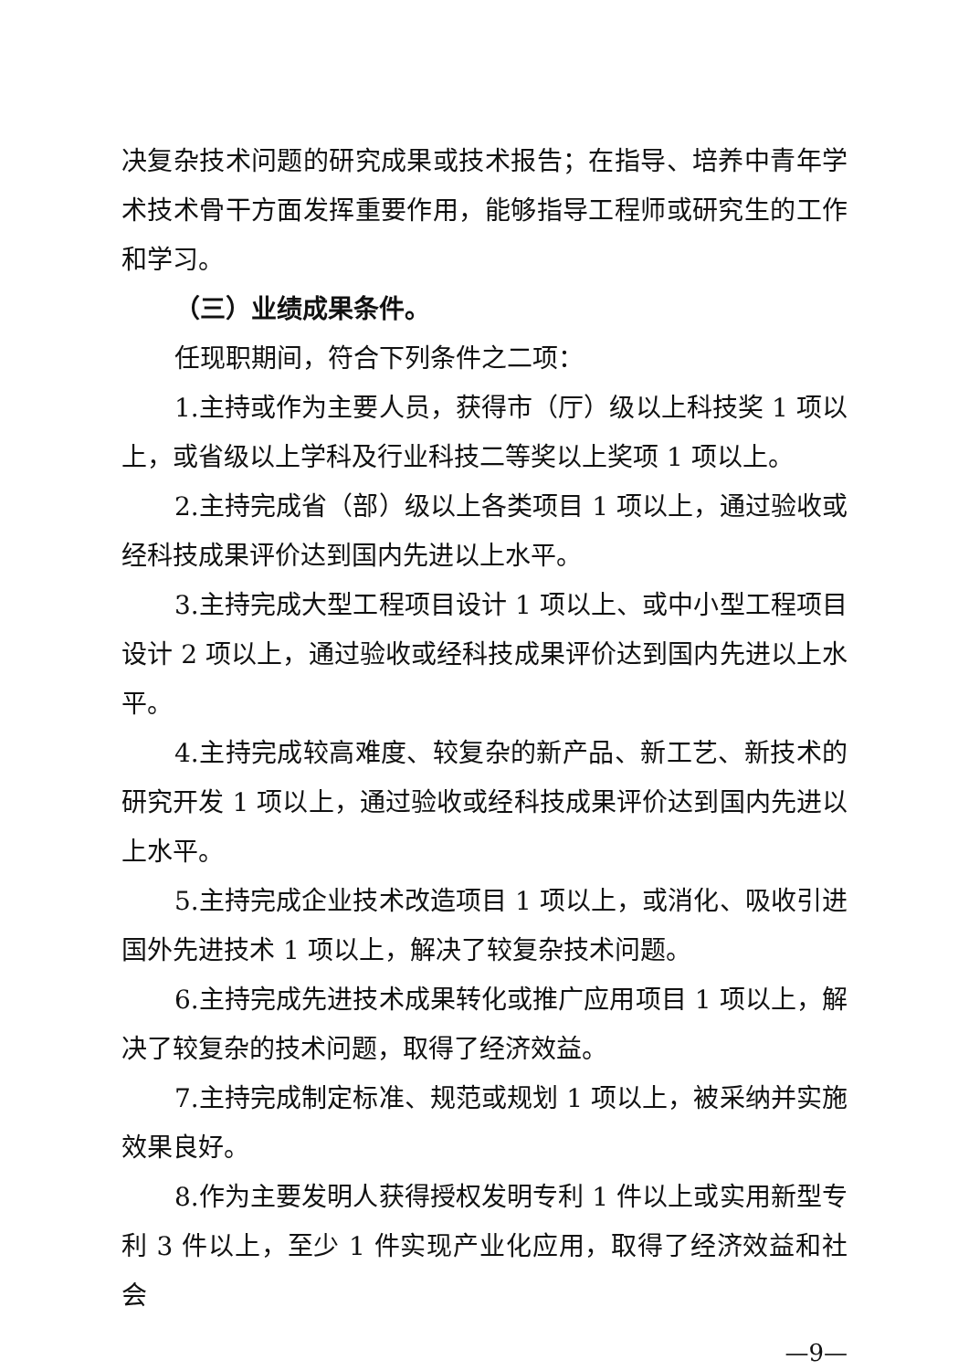决复杂技术问题的研究成果或技术报告；在指导、培养中青年学术技术骨干方面发挥重要作用，能够指导工程师或研究生的工作和学习。
（三）业绩成果条件。
任现职期间，符合下列条件之二项：
1.主持或作为主要人员，获得市（厅）级以上科技奖 1 项以上，或省级以上学科及行业科技二等奖以上奖项 1 项以上。
2.主持完成省（部）级以上各类项目 1 项以上，通过验收或经科技成果评价达到国内先进以上水平。
3.主持完成大型工程项目设计 1 项以上、或中小型工程项目设计 2 项以上，通过验收或经科技成果评价达到国内先进以上水平。
4.主持完成较高难度、较复杂的新产品、新工艺、新技术的研究开发 1 项以上，通过验收或经科技成果评价达到国内先进以上水平。
5.主持完成企业技术改造项目 1 项以上，或消化、吸收引进国外先进技术 1 项以上，解决了较复杂技术问题。
6.主持完成先进技术成果转化或推广应用项目 1 项以上，解决了较复杂的技术问题，取得了经济效益。
7.主持完成制定标准、规范或规划 1 项以上，被采纳并实施效果良好。
8.作为主要发明人获得授权发明专利 1 件以上或实用新型专利 3 件以上，至少 1 件实现产业化应用，取得了经济效益和社会
—9—